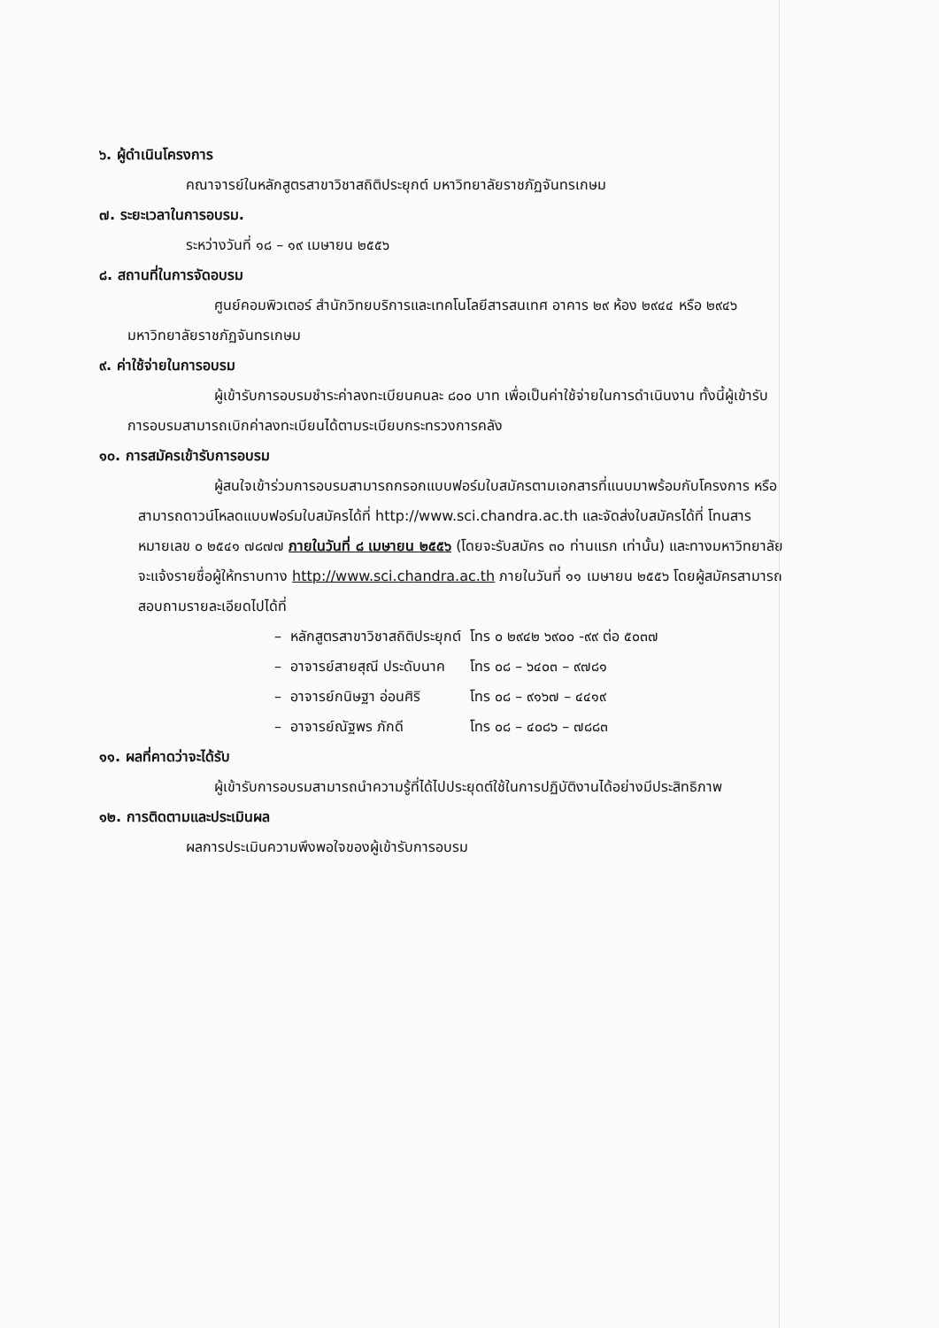๖. ผู้ดำเนินโครงการ
คณาจารย์ในหลักสูตรสาขาวิชาสถิติประยุกต์ มหาวิทยาลัยราชภัฏจันทรเกษม
๗. ระยะเวลาในการอบรม.
ระหว่างวันที่ ๑๘ – ๑๙ เมษายน ๒๕๕๖
๘. สถานที่ในการจัดอบรม
ศูนย์คอมพิวเตอร์ สำนักวิทยบริการและเทคโนโลยีสารสนเทศ อาคาร ๒๙ ห้อง ๒๙๔๔ หรือ ๒๙๔๖ มหาวิทยาลัยราชภัฏจันทรเกษม
๙. ค่าใช้จ่ายในการอบรม
ผู้เข้ารับการอบรมชำระค่าลงทะเบียนคนละ ๘๐๐ บาท เพื่อเป็นค่าใช้จ่ายในการดำเนินงาน ทั้งนี้ผู้เข้ารับการอบรมสามารถเบิกค่าลงทะเบียนได้ตามระเบียบกระทรวงการคลัง
๑๐. การสมัครเข้ารับการอบรม
ผู้สนใจเข้าร่วมการอบรมสามารถกรอกแบบฟอร์มใบสมัครตามเอกสารที่แนบมาพร้อมกับโครงการ หรือสามารถดาวน์โหลดแบบฟอร์มใบสมัครได้ที่ http://www.sci.chandra.ac.th และจัดส่งใบสมัครได้ที่ โทนสารหมายเลข ๐ ๒๕๔๑ ๗๘๗๗ ภายในวันที่ ๘ เมษายน ๒๕๕๖ (โดยจะรับสมัคร ๓๐ ท่านแรก เท่านั้น) และทางมหาวิทยาลัยจะแจ้งรายชื่อผู้ให้ทราบทาง http://www.sci.chandra.ac.th ภายในวันที่ ๑๑ เมษายน ๒๕๕๖ โดยผู้สมัครสามารถสอบถามรายละเอียดไปได้ที่
| – | หลักสูตรสาขาวิชาสถิติประยุกต์ | โทร ๐ ๒๙๔๒ ๖๙๐๐ -๙๙ ต่อ ๕๐๓๗ |
| – | อาจารย์สายสุณี ประดับนาค | โทร ๐๘ – ๖๔๐๓ – ๙๗๘๑ |
| – | อาจารย์กนิษฐา อ่อนศิริ | โทร ๐๘ – ๙๑๖๗ – ๔๔๑๙ |
| – | อาจารย์ณัฐพร ภักดี | โทร ๐๘ – ๔๐๘๖ – ๗๘๘๓ |
๑๑. ผลที่คาดว่าจะได้รับ
ผู้เข้ารับการอบรมสามารถนำความรู้ที่ได้ไปประยุดต์ใช้ในการปฏิบัติงานได้อย่างมีประสิทธิภาพ
๑๒. การติดตามและประเมินผล
ผลการประเมินความพึงพอใจของผู้เข้ารับการอบรม